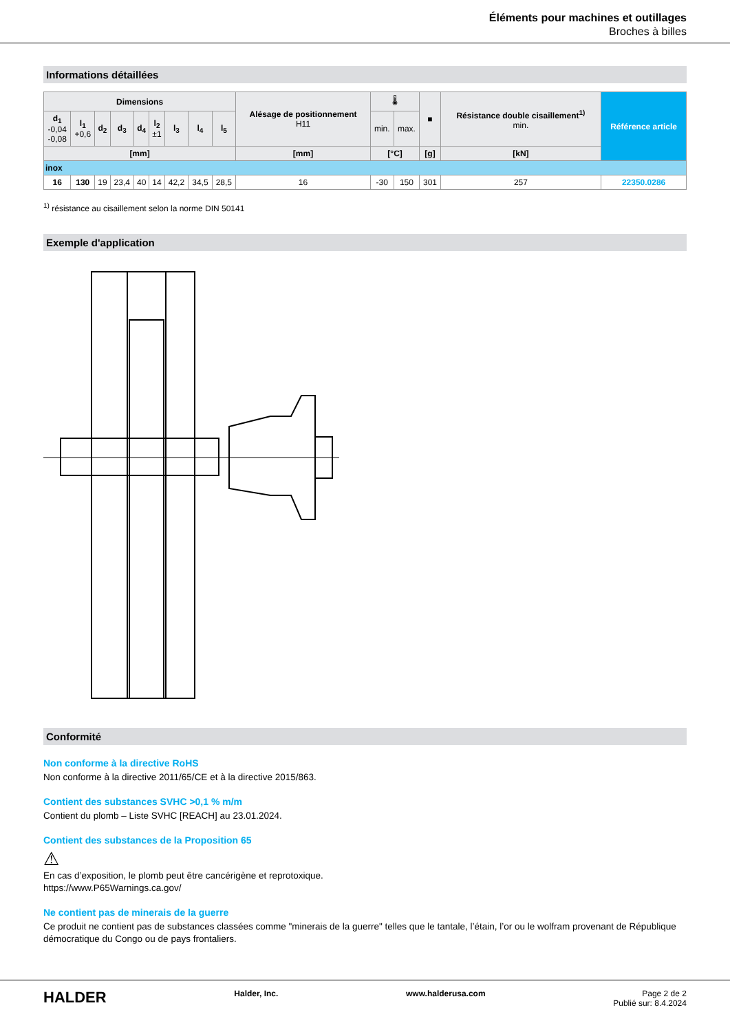Éléments pour machines et outillages
Broches à billes
Informations détaillées
| Dimensions | | | | | | | | | Alésage de positionnement H11 | 🌡 | | ■ | Résistance double cisaillement<sup>1)</sup> min. | Référence article |
| --- | --- | --- | --- | --- | --- | --- | --- | --- | --- | --- | --- | --- | --- | --- |
| d<sub>1</sub> -0,04 -0,08 | l<sub>1</sub> +0,6 | d<sub>2</sub> | d<sub>3</sub> | d<sub>4</sub> | l<sub>2</sub> ±1 | l<sub>3</sub> | l<sub>4</sub> | l<sub>5</sub> | | min. | max. | | | |
| [mm] | | | | | | | | | [mm] | [°C] | | [g] | [kN] | |
| inox | | | | | | | | | | | | | | |
| 16 | 130 | 19 | 23,4 | 40 | 14 | 42,2 | 34,5 | 28,5 | 16 | -30 | 150 | 301 | 257 | 22350.0286 |
<sup>1)</sup> résistance au cisaillement selon la norme DIN 50141
Exemple d'application
Conformité
Non conforme à la directive RoHS
Non conforme à la directive 2011/65/CE et à la directive 2015/863.
Contient des substances SVHC >0,1 % m/m
Contient du plomb – Liste SVHC [REACH] au 23.01.2024.
Contient des substances de la Proposition 65
⚠
En cas d’exposition, le plomb peut être cancérigène et reprotoxique.
https://www.P65Warnings.ca.gov/
Ne contient pas de minerais de la guerre
Ce produit ne contient pas de substances classées comme "minerais de la guerre" telles que le tantale, l’étain, l’or ou le wolfram provenant de République démocratique du Congo ou de pays frontaliers.
HALDER Halder, Inc. www.halderusa.com Page 2 de 2
Publié sur: 8.4.2024